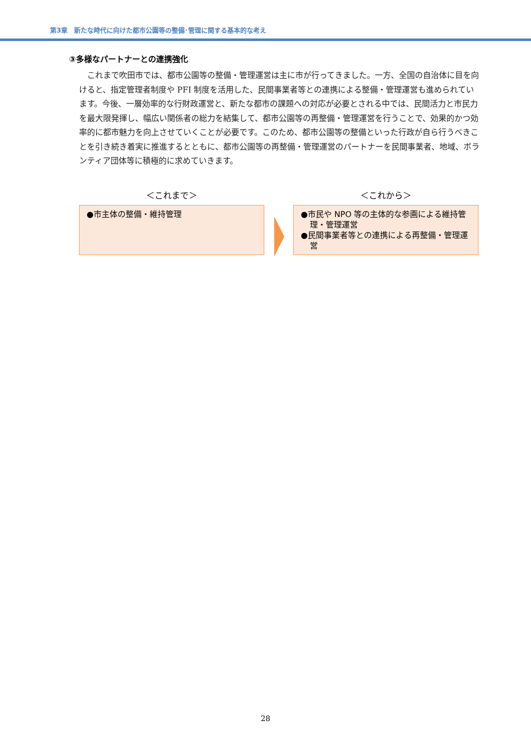第3章　新たな時代に向けた都市公園等の整備･管理に関する基本的な考え
③多様なパートナーとの連携強化
これまで吹田市では、都市公園等の整備・管理運営は主に市が行ってきました。一方、全国の自治体に目を向けると、指定管理者制度や PFI 制度を活用した、民間事業者等との連携による整備・管理運営も進められています。今後、一層効率的な行財政運営と、新たな都市の課題への対応が必要とされる中では、民間活力と市民力を最大限発揮し、幅広い関係者の総力を結集して、都市公園等の再整備・管理運営を行うことで、効果的かつ効率的に都市魅力を向上させていくことが必要です。このため、都市公園等の整備といった行政が自ら行うべきことを引き続き着実に推進するとともに、都市公園等の再整備・管理運営のパートナーを民間事業者、地域、ボランティア団体等に積極的に求めていきます。
＜これまで＞
●市主体の整備・維持管理
＜これから＞
●市民や NPO 等の主体的な参画による維持管理・管理運営
●民間事業者等との連携による再整備・管理運営
28